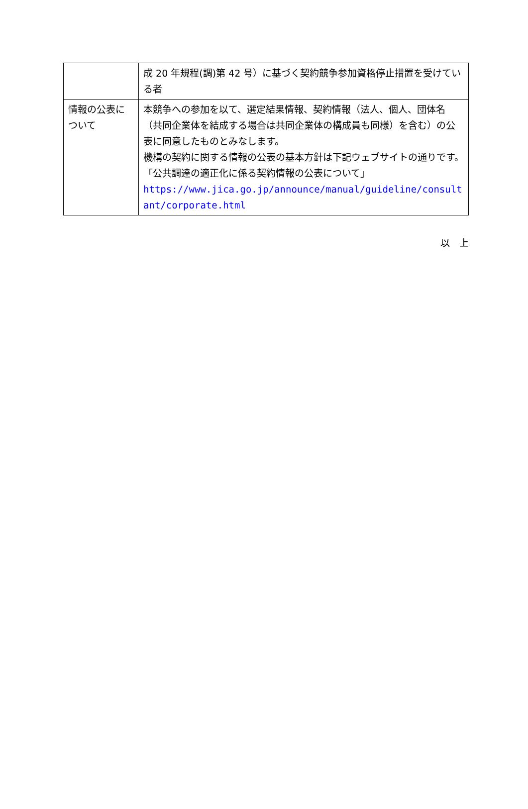| | 成 20 年規程(調)第 42 号）に基づく契約競争参加資格停止措置を受けている者 |
| 情報の公表について | 本競争への参加を以て、選定結果情報、契約情報（法人、個人、団体名（共同企業体を結成する場合は共同企業体の構成員も同様）を含む）の公表に同意したものとみなします。 機構の契約に関する情報の公表の基本方針は下記ウェブサイトの通りです。 「公共調達の適正化に係る契約情報の公表について」 https://www.jica.go.jp/announce/manual/guideline/consultant/corporate.html |
以　上